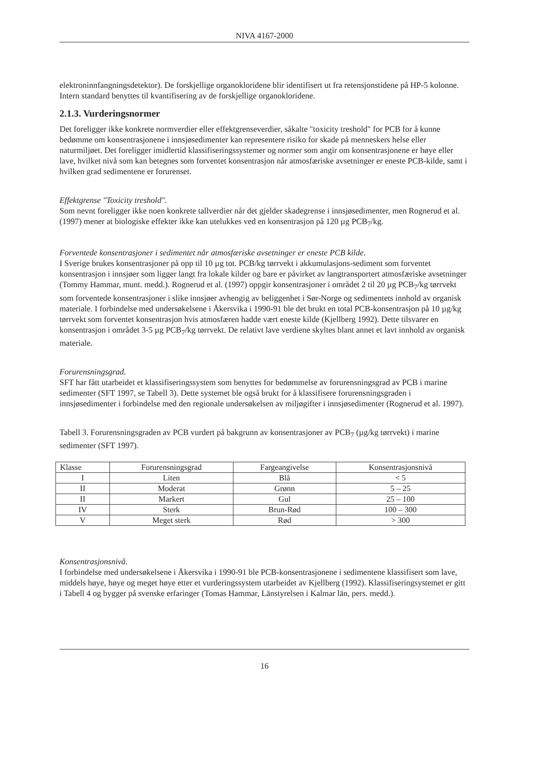NIVA 4167-2000
elektroninnfangningsdetektor). De forskjellige organokloridene blir identifisert ut fra retensjonstidene på HP-5 kolonne. Intern standard benyttes til kvantifisering av de forskjellige organokloridene.
2.1.3. Vurderingsnormer
Det foreligger ikke konkrete normverdier eller effektgrenseverdier, såkalte "toxicity treshold" for PCB for å kunne bedømme om konsentrasjonene i innsjøsedimenter kan representere risiko for skade på menneskers helse eller naturmiljøet. Det foreligger imidlertid klassifiseringssystemer og normer som angir om konsentrasjonene er høye eller lave, hvilket nivå som kan betegnes som forventet konsentrasjon når atmosfæriske avsetninger er eneste PCB-kilde, samt i hvilken grad sedimentene er forurenset.
Effektgrense "Toxicity treshold".
Som nevnt foreligger ikke noen konkrete tallverdier når det gjelder skadegrense i innsjøsedimenter, men Rognerud et al. (1997) mener at biologiske effekter ikke kan utelukkes ved en konsentrasjon på 120 µg PCB<sub>7</sub>/kg.
Forventede konsentrasjoner i sedimentet når atmosfæriske avsetninger er eneste PCB kilde.
I Sverige brukes konsentrasjoner på opp til 10 µg tot. PCB/kg tørrvekt i akkumulasjons-sediment som forventet konsentrasjon i innsjøer som ligger langt fra lokale kilder og bare er påvirket av langtransportert atmosfæriske avsetninger (Tommy Hammar, munt. medd.). Rognerud et al. (1997) oppgir konsentrasjoner i området 2 til 20 µg PCB<sub>7</sub>/kg tørrvekt som forventede konsentrasjoner i slike innsjøer avhengig av beliggenhet i Sør-Norge og sedimentets innhold av organisk materiale. I forbindelse med undersøkelsene i Åkersvika i 1990-91 ble det brukt en total PCB-konsentrasjon på 10 µg/kg tørrvekt som forventet konsentrasjon hvis atmosfæren hadde vært eneste kilde (Kjellberg 1992). Dette tilsvarer en konsentrasjon i området 3-5 µg PCB<sub>7</sub>/kg tørrvekt. De relativt lave verdiene skyltes blant annet et lavt innhold av organisk materiale.
Forurensningsgrad.
SFT har fått utarbeidet et klassifiseringssystem som benyttes for bedømmelse av forurensningsgrad av PCB i marine sedimenter (SFT 1997, se Tabell 3). Dette systemet ble også brukt for å klassifisere forurensningsgraden i innsjøsedimenter i forbindelse med den regionale undersøkelsen av miljøgifter i innsjøsedimenter (Rognerud et al. 1997).
Tabell 3. Forurensningsgraden av PCB vurdert på bakgrunn av konsentrasjoner av PCB<sub>7</sub> (µg/kg tørrvekt) i marine sedimenter (SFT 1997).
| Klasse | Forurensningsgrad | Fargeangivelse | Konsentrasjonsnivå |
| --- | --- | --- | --- |
| I | Liten | Blå | < 5 |
| II | Moderat | Grønn | 5 – 25 |
| II | Markert | Gul | 25 – 100 |
| IV | Sterk | Brun-Rød | 100 – 300 |
| V | Meget sterk | Rød | > 300 |
Konsentrasjonsnivå.
I forbindelse med undersøkelsene i Åkersvika i 1990-91 ble PCB-konsentrasjonene i sedimentene klassifisert som lave, middels høye, høye og meget høye etter et vurderingssystem utarbeidet av Kjellberg (1992). Klassifiseringsystemet er gitt i Tabell 4 og bygger på svenske erfaringer (Tomas Hammar, Länstyrelsen i Kalmar län, pers. medd.).
16